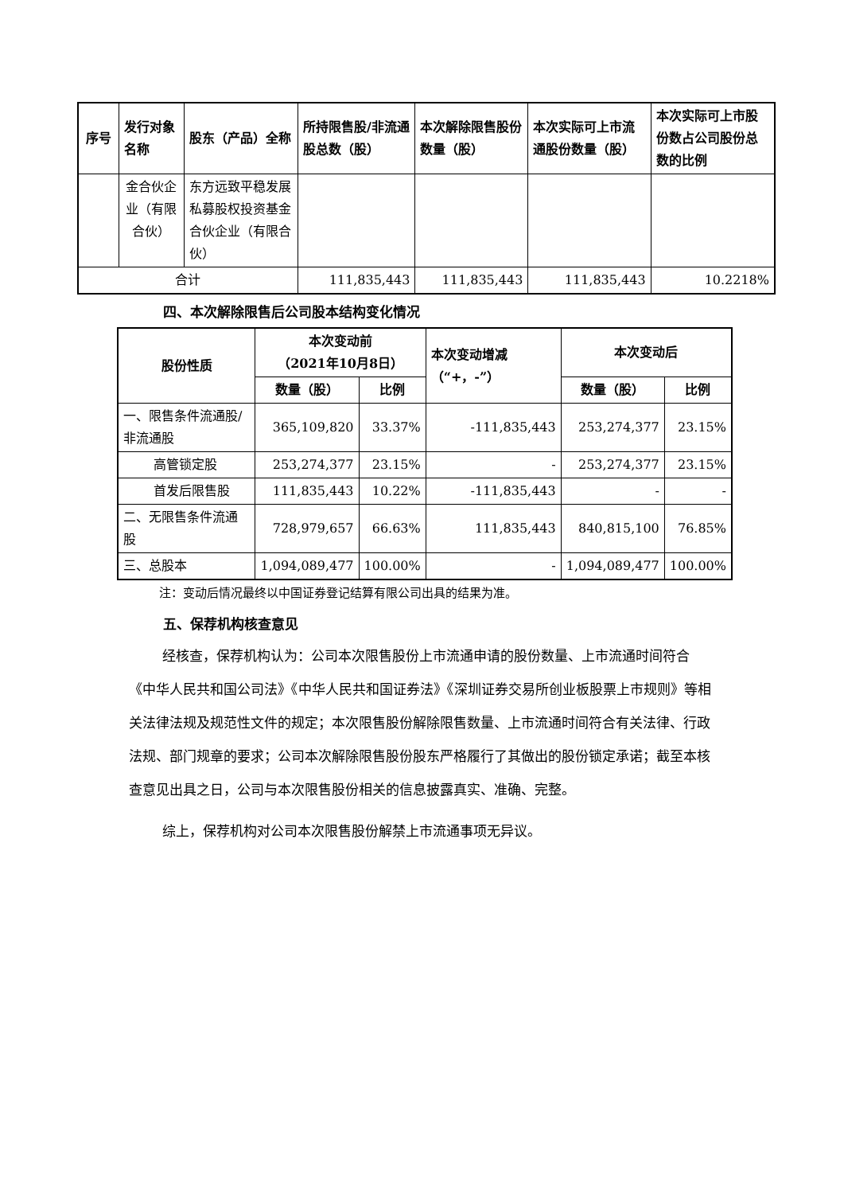| 序号 | 发行对象名称 | 股东（产品）全称 | 所持限售股/非流通股总数（股） | 本次解除限售股份数量（股） | 本次实际可上市流通股份数量（股） | 本次实际可上市股份数占公司股份总数的比例 |
| --- | --- | --- | --- | --- | --- | --- |
| | 金合伙企业（有限合伙） | 东方远致平稳发展私募股权投资基金合伙企业（有限合伙） | | | | |
| 合计 | | | 111,835,443 | 111,835,443 | 111,835,443 | 10.2218% |
四、本次解除限售后公司股本结构变化情况
| 股份性质 | 本次变动前 （2021年10月8日） | | 本次变动增减（“+，-”） | 本次变动后 | |
| --- | --- | --- | --- | --- | --- |
| | 数量（股） | 比例 | | 数量（股） | 比例 |
| 一、限售条件流通股/非流通股 | 365,109,820 | 33.37% | -111,835,443 | 253,274,377 | 23.15% |
| 高管锁定股 | 253,274,377 | 23.15% | - | 253,274,377 | 23.15% |
| 首发后限售股 | 111,835,443 | 10.22% | -111,835,443 | - | - |
| 二、无限售条件流通股 | 728,979,657 | 66.63% | 111,835,443 | 840,815,100 | 76.85% |
| 三、总股本 | 1,094,089,477 | 100.00% | - | 1,094,089,477 | 100.00% |
注：变动后情况最终以中国证券登记结算有限公司出具的结果为准。
五、保荐机构核查意见
经核查，保荐机构认为：公司本次限售股份上市流通申请的股份数量、上市流通时间符合《中华人民共和国公司法》《中华人民共和国证券法》《深圳证券交易所创业板股票上市规则》等相关法律法规及规范性文件的规定；本次限售股份解除限售数量、上市流通时间符合有关法律、行政法规、部门规章的要求；公司本次解除限售股份股东严格履行了其做出的股份锁定承诺；截至本核查意见出具之日，公司与本次限售股份相关的信息披露真实、准确、完整。
综上，保荐机构对公司本次限售股份解禁上市流通事项无异议。